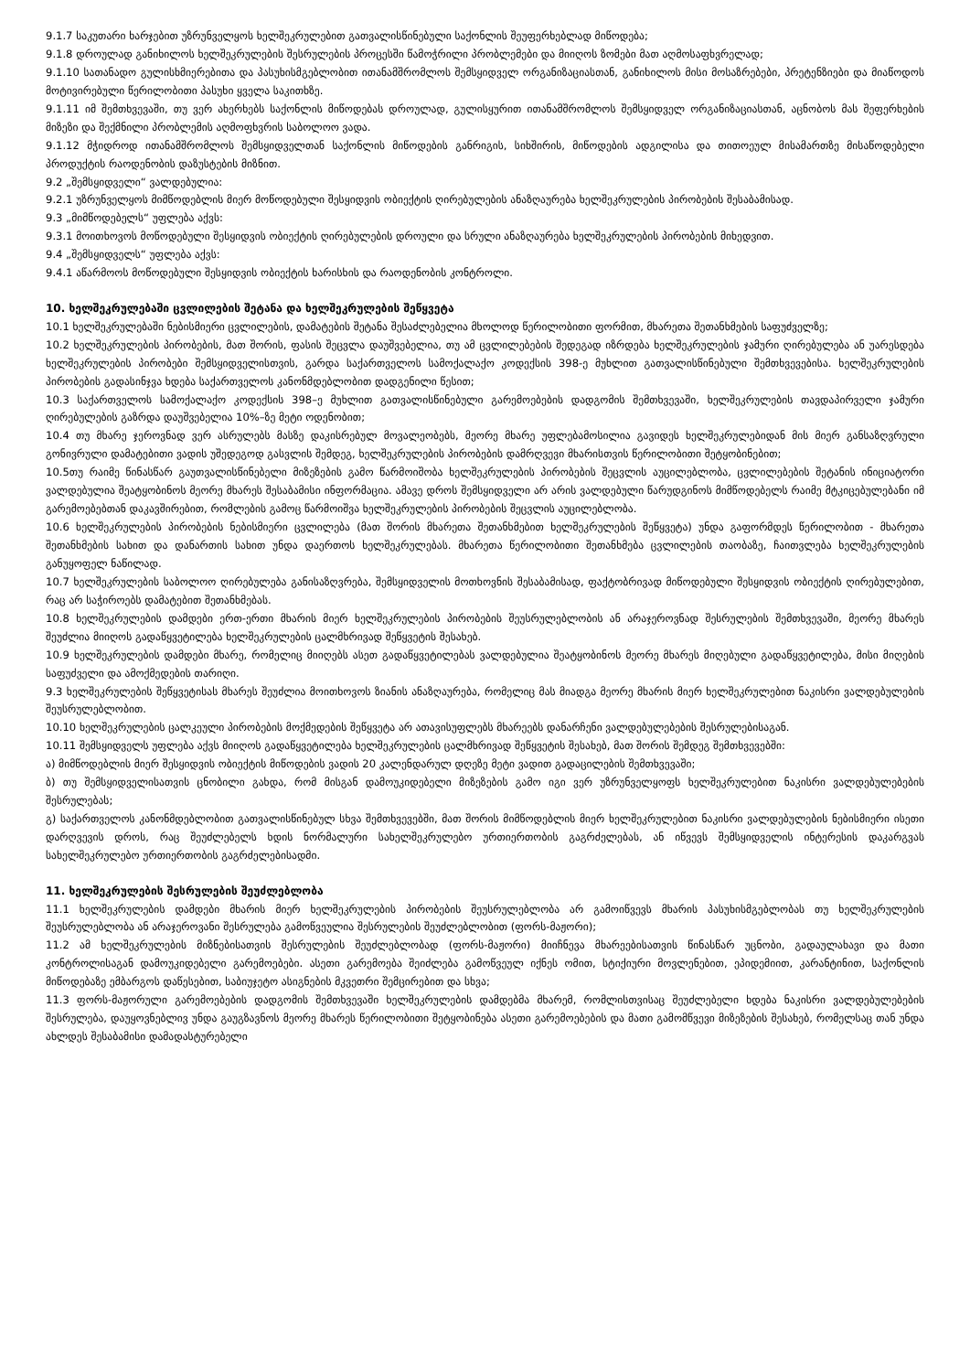9.1.7 საკუთარი ხარჯებით უზრუნველყოს ხელშეკრულებით გათვალისწინებული საქონლის შეუფერხებლად მიწოდება;
9.1.8 დროულად განიხილოს ხელშეკრულების შესრულების პროცესში წამოჭრილი პრობლემები და მიიღოს ზომები მათ აღმოსაფხვრელად;
9.1.10 სათანადო გულისხმიერებითა და პასუხისმგებლობით ითანამშრომლოს შემსყიდველ ორგანიზაციასთან, განიხილოს მისი მოსაზრებები, პრეტენზიები და მიაწოდოს მოტივირებული წერილობითი პასუხი ყველა საკითხზე.
9.1.11 იმ შემთხვევაში, თუ ვერ ახერხებს საქონლის მიწოდებას დროულად, გულისყურით ითანამშრომლოს შემსყიდველ ორგანიზაციასთან, აცნობოს მას შეფერხების მიზეზი და შექმნილი პრობლემის აღმოფხვრის საბოლოო ვადა.
9.1.12 მჭიდროდ ითანამშრომლოს შემსყიდველთან საქონლის მიწოდების განრიგის, სიხშირის, მიწოდების ადგილისა და თითოეულ მისამართზე მისაწოდებელი პროდუქტის რაოდენობის დაზუსტების მიზნით.
9.2 „შემსყიდველი“ ვალდებულია:
9.2.1 უზრუნველყოს მიმწოდებლის მიერ მოწოდებული შესყიდვის ობიექტის ღირებულების ანაზღაურება ხელშეკრულების პირობების შესაბამისად.
9.3 „მიმწოდებელს“ უფლება აქვს:
9.3.1 მოითხოვოს მოწოდებული შესყიდვის ობიექტის ღირებულების დროული და სრული ანაზღაურება ხელშეკრულების პირობების მიხედვით.
9.4 „შემსყიდველს“ უფლება აქვს:
9.4.1 აწარმოოს მოწოდებული შესყიდვის ობიექტის ხარისხის და რაოდენობის კონტროლი.
10. ხელშეკრულებაში ცვლილების შეტანა და ხელშეკრულების შეწყვეტა
10.1 ხელშეკრულებაში ნებისმიერი ცვლილების, დამატების შეტანა შესაძლებელია მხოლოდ წერილობითი ფორმით, მხარეთა შეთანხმების საფუძველზე;
10.2 ხელშეკრულების პირობების, მათ შორის, ფასის შეცვლა დაუშვებელია, თუ ამ ცვლილებების შედეგად იზრდება ხელშეკრულების ჯამური ღირებულება ან უარესდება ხელშეკრულების პირობები შემსყიდველისთვის, გარდა საქართველოს სამოქალაქო კოდექსის 398-ე მუხლით გათვალისწინებული შემთხვევებისა. ხელშეკრულების პირობების გადასინჯვა ხდება საქართველოს კანონმდებლობით დადგენილი წესით;
10.3 საქართველოს სამოქალაქო კოდექსის 398–ე მუხლით გათვალისწინებული გარემოებების დადგომის შემთხვევაში, ხელშეკრულების თავდაპირველი ჯამური ღირებულების გაზრდა დაუშვებელია 10%–ზე მეტი ოდენობით;
10.4 თუ მხარე ჯეროვნად ვერ ასრულებს მასზე დაკისრებულ მოვალეობებს, მეორე მხარე უფლებამოსილია გავიდეს ხელშეკრულებიდან მის მიერ განსაზღვრული გონივრული დამატებითი ვადის უშედეგოდ გასვლის შემდეგ, ხელშეკრულების პირობების დამრღვევი მხარისთვის წერილობითი შეტყობინებით;
10.5თუ რაიმე წინასწარ გაუთვალისწინებელი მიზეზების გამო წარმოიშობა ხელშეკრულების პირობების შეცვლის აუცილებლობა, ცვლილებების შეტანის ინიციატორი ვალდებულია შეატყობინოს მეორე მხარეს შესაბამისი ინფორმაცია. ამავე დროს შემსყიდველი არ არის ვალდებული წარუდგინოს მიმწოდებელს რაიმე მტკიცებულებანი იმ გარემოებებთან დაკავშირებით, რომლების გამოც წარმოიშვა ხელშეკრულების პირობების შეცვლის აუცილებლობა.
10.6 ხელშეკრულების პირობების ნებისმიერი ცვლილება (მათ შორის მხარეთა შეთანხმებით ხელშეკრულების შეწყვეტა) უნდა გაფორმდეს წერილობით - მხარეთა შეთანხმების სახით და დანართის სახით უნდა დაერთოს ხელშეკრულებას. მხარეთა წერილობითი შეთანხმება ცვლილების თაობაზე, ჩაითვლება ხელშეკრულების განუყოფელ ნაწილად.
10.7 ხელშეკრულების საბოლოო ღირებულება განისაზღვრება, შემსყიდველის მოთხოვნის შესაბამისად, ფაქტობრივად მიწოდებული შესყიდვის ობიექტის ღირებულებით, რაც არ საჭიროებს დამატებით შეთანხმებას.
10.8 ხელშეკრულების დამდები ერთ-ერთი მხარის მიერ ხელშეკრულების პირობების შეუსრულებლობის ან არაჯეროვნად შესრულების შემთხვევაში, მეორე მხარეს შეუძლია მიიღოს გადაწყვეტილება ხელშეკრულების ცალმხრივად შეწყვეტის შესახებ.
10.9 ხელშეკრულების დამდები მხარე, რომელიც მიიღებს ასეთ გადაწყვეტილებას ვალდებულია შეატყობინოს მეორე მხარეს მიღებული გადაწყვეტილება, მისი მიღების საფუძველი და ამოქმედების თარიღი.
9.3 ხელშეკრულების შეწყვეტისას მხარეს შეუძლია მოითხოვოს ზიანის ანაზღაურება, რომელიც მას მიადგა მეორე მხარის მიერ ხელშეკრულებით ნაკისრი ვალდებულების შეუსრულებლობით.
10.10 ხელშეკრულების ცალკეული პირობების მოქმედების შეწყვეტა არ ათავისუფლებს მხარეებს დანარჩენი ვალდებულებების შესრულებისაგან.
10.11 შემსყიდველს უფლება აქვს მიიღოს გადაწყვეტილება ხელშეკრულების ცალმხრივად შეწყვეტის შესახებ, მათ შორის შემდეგ შემთხვევებში:
ა) მიმწოდებლის მიერ შესყიდვის ობიექტის მიწოდების ვადის 20 კალენდარულ დღეზე მეტი ვადით გადაცილების შემთხვევაში;
ბ) თუ შემსყიდველისათვის ცნობილი გახდა, რომ მისგან დამოუკიდებელი მიზეზების გამო იგი ვერ უზრუნველყოფს ხელშეკრულებით ნაკისრი ვალდებულებების შესრულებას;
გ) საქართველოს კანონმდებლობით გათვალისწინებულ სხვა შემთხვევებში, მათ შორის მიმწოდებლის მიერ ხელშეკრულებით ნაკისრი ვალდებულების ნებისმიერი ისეთი დარღვევის დროს, რაც შეუძლებელს ხდის ნორმალური სახელშეკრულებო ურთიერთობის გაგრძელებას, ან იწვევს შემსყიდველის ინტერესის დაკარგვას სახელშეკრულებო ურთიერთობის გაგრძელებისადმი.
11. ხელშეკრულების შესრულების შეუძლებლობა
11.1 ხელშეკრულების დამდები მხარის მიერ ხელშეკრულების პირობების შეუსრულებლობა არ გამოიწვევს მხარის პასუხისმგებლობას თუ ხელშეკრულების შეუსრულებლობა ან არაჯეროვანი შესრულება გამოწვეულია შესრულების შეუძლებლობით (ფორს-მაჟორი);
11.2 ამ ხელშეკრულების მიზნებისათვის შესრულების შეუძლებლობად (ფორს-მაჟორი) მიიჩნევა მხარეებისათვის წინასწარ უცნობი, გადაულახავი და მათი კონტროლისაგან დამოუკიდებელი გარემოებები. ასეთი გარემოება შეიძლება გამოწვეულ იქნეს ომით, სტიქიური მოვლენებით, ეპიდემიით, კარანტინით, საქონლის მიწოდებაზე ემბარგოს დაწესებით, საბიუჯეტო ასიგნების მკვეთრი შემცირებით და სხვა;
11.3 ფორს-მაჟორული გარემოებების დადგომის შემთხვევაში ხელშეკრულების დამდებმა მხარემ, რომლისთვისაც შეუძლებელი ხდება ნაკისრი ვალდებულებების შესრულება, დაუყოვნებლივ უნდა გაუგზავნოს მეორე მხარეს წერილობითი შეტყობინება ასეთი გარემოებების და მათი გამომწვევი მიზეზების შესახებ, რომელსაც თან უნდა ახლდეს შესაბამისი დამადასტურებელი